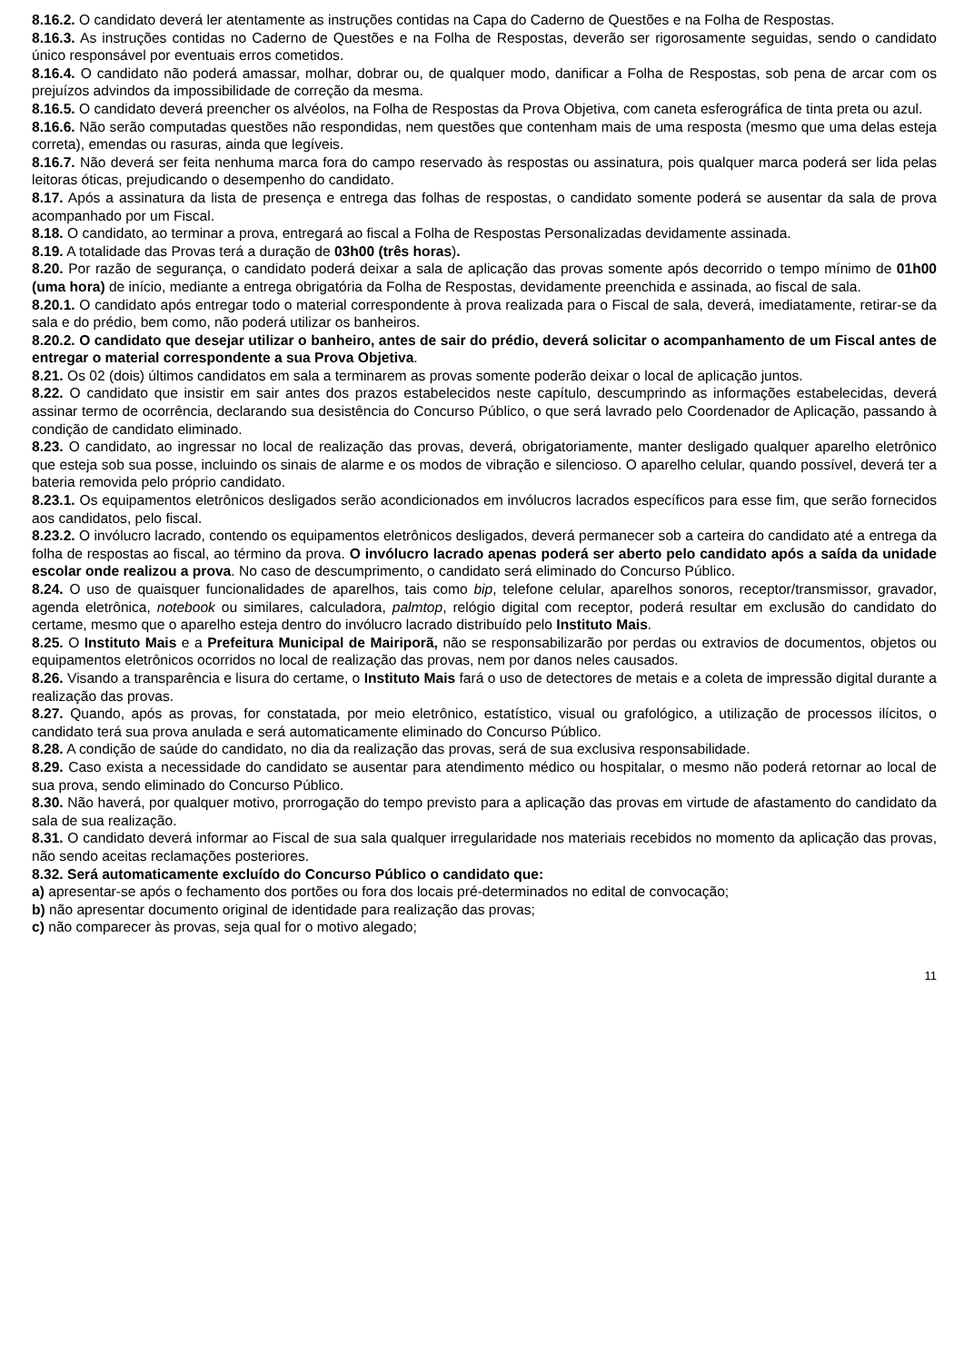8.16.2. O candidato deverá ler atentamente as instruções contidas na Capa do Caderno de Questões e na Folha de Respostas.
8.16.3. As instruções contidas no Caderno de Questões e na Folha de Respostas, deverão ser rigorosamente seguidas, sendo o candidato único responsável por eventuais erros cometidos.
8.16.4. O candidato não poderá amassar, molhar, dobrar ou, de qualquer modo, danificar a Folha de Respostas, sob pena de arcar com os prejuízos advindos da impossibilidade de correção da mesma.
8.16.5. O candidato deverá preencher os alvéolos, na Folha de Respostas da Prova Objetiva, com caneta esferográfica de tinta preta ou azul.
8.16.6. Não serão computadas questões não respondidas, nem questões que contenham mais de uma resposta (mesmo que uma delas esteja correta), emendas ou rasuras, ainda que legíveis.
8.16.7. Não deverá ser feita nenhuma marca fora do campo reservado às respostas ou assinatura, pois qualquer marca poderá ser lida pelas leitoras óticas, prejudicando o desempenho do candidato.
8.17. Após a assinatura da lista de presença e entrega das folhas de respostas, o candidato somente poderá se ausentar da sala de prova acompanhado por um Fiscal.
8.18. O candidato, ao terminar a prova, entregará ao fiscal a Folha de Respostas Personalizadas devidamente assinada.
8.19. A totalidade das Provas terá a duração de 03h00 (três horas).
8.20. Por razão de segurança, o candidato poderá deixar a sala de aplicação das provas somente após decorrido o tempo mínimo de 01h00 (uma hora) de início, mediante a entrega obrigatória da Folha de Respostas, devidamente preenchida e assinada, ao fiscal de sala.
8.20.1. O candidato após entregar todo o material correspondente à prova realizada para o Fiscal de sala, deverá, imediatamente, retirar-se da sala e do prédio, bem como, não poderá utilizar os banheiros.
8.20.2. O candidato que desejar utilizar o banheiro, antes de sair do prédio, deverá solicitar o acompanhamento de um Fiscal antes de entregar o material correspondente a sua Prova Objetiva.
8.21. Os 02 (dois) últimos candidatos em sala a terminarem as provas somente poderão deixar o local de aplicação juntos.
8.22. O candidato que insistir em sair antes dos prazos estabelecidos neste capítulo, descumprindo as informações estabelecidas, deverá assinar termo de ocorrência, declarando sua desistência do Concurso Público, o que será lavrado pelo Coordenador de Aplicação, passando à condição de candidato eliminado.
8.23. O candidato, ao ingressar no local de realização das provas, deverá, obrigatoriamente, manter desligado qualquer aparelho eletrônico que esteja sob sua posse, incluindo os sinais de alarme e os modos de vibração e silencioso. O aparelho celular, quando possível, deverá ter a bateria removida pelo próprio candidato.
8.23.1. Os equipamentos eletrônicos desligados serão acondicionados em invólucros lacrados específicos para esse fim, que serão fornecidos aos candidatos, pelo fiscal.
8.23.2. O invólucro lacrado, contendo os equipamentos eletrônicos desligados, deverá permanecer sob a carteira do candidato até a entrega da folha de respostas ao fiscal, ao término da prova. O invólucro lacrado apenas poderá ser aberto pelo candidato após a saída da unidade escolar onde realizou a prova. No caso de descumprimento, o candidato será eliminado do Concurso Público.
8.24. O uso de quaisquer funcionalidades de aparelhos, tais como bip, telefone celular, aparelhos sonoros, receptor/transmissor, gravador, agenda eletrônica, notebook ou similares, calculadora, palmtop, relógio digital com receptor, poderá resultar em exclusão do candidato do certame, mesmo que o aparelho esteja dentro do invólucro lacrado distribuído pelo Instituto Mais.
8.25. O Instituto Mais e a Prefeitura Municipal de Mairiporã, não se responsabilizarão por perdas ou extravios de documentos, objetos ou equipamentos eletrônicos ocorridos no local de realização das provas, nem por danos neles causados.
8.26. Visando a transparência e lisura do certame, o Instituto Mais fará o uso de detectores de metais e a coleta de impressão digital durante a realização das provas.
8.27. Quando, após as provas, for constatada, por meio eletrônico, estatístico, visual ou grafológico, a utilização de processos ilícitos, o candidato terá sua prova anulada e será automaticamente eliminado do Concurso Público.
8.28. A condição de saúde do candidato, no dia da realização das provas, será de sua exclusiva responsabilidade.
8.29. Caso exista a necessidade do candidato se ausentar para atendimento médico ou hospitalar, o mesmo não poderá retornar ao local de sua prova, sendo eliminado do Concurso Público.
8.30. Não haverá, por qualquer motivo, prorrogação do tempo previsto para a aplicação das provas em virtude de afastamento do candidato da sala de sua realização.
8.31. O candidato deverá informar ao Fiscal de sua sala qualquer irregularidade nos materiais recebidos no momento da aplicação das provas, não sendo aceitas reclamações posteriores.
8.32. Será automaticamente excluído do Concurso Público o candidato que:
a) apresentar-se após o fechamento dos portões ou fora dos locais pré-determinados no edital de convocação;
b) não apresentar documento original de identidade para realização das provas;
c) não comparecer às provas, seja qual for o motivo alegado;
11